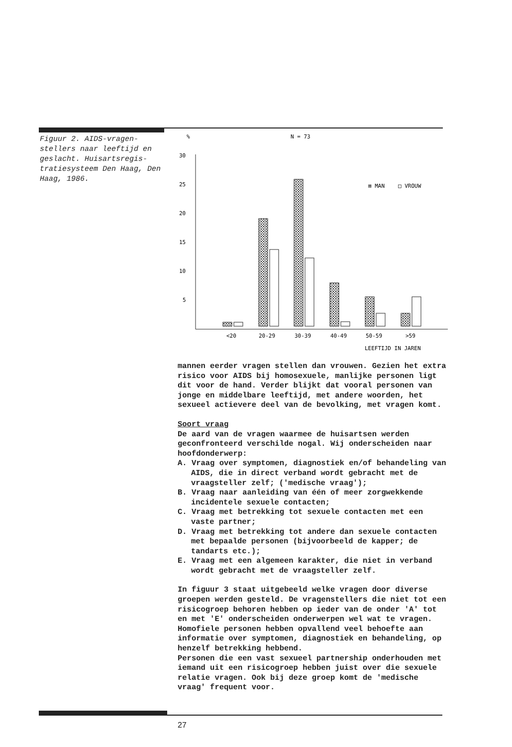Figuur 2. AIDS-vragen-stellers naar leeftijd en geslacht. Huisartsregis-tratiesysteem Den Haag, Den Haag, 1986.
%
N = 73
30
25
20
15
10
5
⊠ MAN
□ VROUW
<20
20-29
30-39
40-49
50-59
>59
LEEFTIJD IN JAREN
mannen eerder vragen stellen dan vrouwen. Gezien het extra risico voor AIDS bij homosexuele, manlijke personen ligt dit voor de hand. Verder blijkt dat vooral personen van jonge en middelbare leeftijd, met andere woorden, het sexueel actievere deel van de bevolking, met vragen komt.
Soort vraag
De aard van de vragen waarmee de huisartsen werden geconfronteerd verschilde nogal. Wij onderscheiden naar hoofdonderwerp:
A. Vraag over symptomen, diagnostiek en/of behandeling van AIDS, die in direct verband wordt gebracht met de vraagsteller zelf; ('medische vraag');
B. Vraag naar aanleiding van één of meer zorgwekkende incidentele sexuele contacten;
C. Vraag met betrekking tot sexuele contacten met een vaste partner;
D. Vraag met betrekking tot andere dan sexuele contacten met bepaalde personen (bijvoorbeeld de kapper; de tandarts etc.);
E. Vraag met een algemeen karakter, die niet in verband wordt gebracht met de vraagsteller zelf.
In figuur 3 staat uitgebeeld welke vragen door diverse groepen werden gesteld. De vragenstellers die niet tot een risicogroep behoren hebben op ieder van de onder 'A' tot en met 'E' onderscheiden onderwerpen wel wat te vragen. Homofiele personen hebben opvallend veel behoefte aan informatie over symptomen, diagnostiek en behandeling, op henzelf betrekking hebbend.
Personen die een vast sexueel partnership onderhouden met iemand uit een risicogroep hebben juist over die sexuele relatie vragen. Ook bij deze groep komt de 'medische vraag' frequent voor.
27